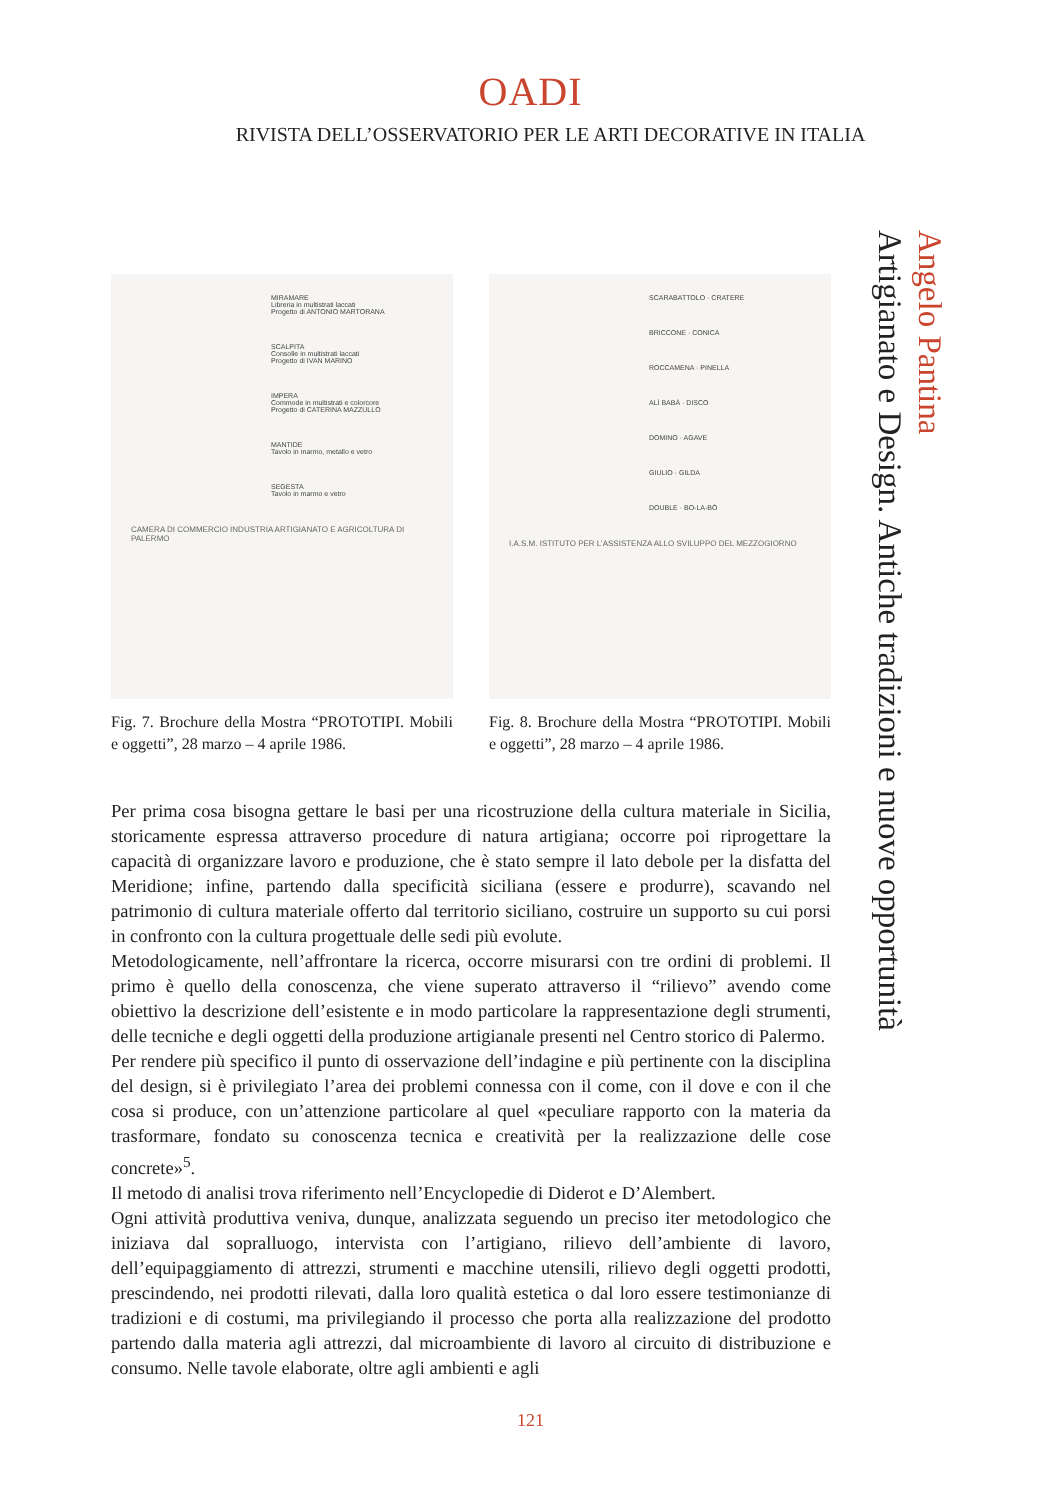OADI
RIVISTA DELL’OSSERVATORIO PER LE ARTI DECORATIVE IN ITALIA
Angelo Pantina
Artigianato e Design. Antiche tradizioni e nuove opportunità
MIRAMARE
Libreria in multistrati laccati
Progetto di ANTONIO MARTORANA
SCALPITA
Consolle in multistrati laccati
Progetto di IVAN MARINO
IMPERA
Commode in multistrati e colorcore
Progetto di CATERINA MAZZULLO
MANTIDE
Tavolo in marmo, metallo e vetro
SEGESTA
Tavolo in marmo e vetro
CAMERA DI COMMERCIO INDUSTRIA ARTIGIANATO E AGRICOLTURA DI PALERMO
Fig. 7. Brochure della Mostra “PROTOTIPI. Mobili e oggetti”, 28 marzo – 4 aprile 1986.
SCARABATTOLO · CRATERE
BRICCONE · CONICA
ROCCAMENA · PINELLA
ALÌ BABÀ · DISCO
DOMINO · AGAVE
GIULIO · GILDA
DOUBLE · BO-LA-BÒ
I.A.S.M. ISTITUTO PER L’ASSISTENZA ALLO SVILUPPO DEL MEZZOGIORNO
Fig. 8. Brochure della Mostra “PROTOTIPI. Mobili e oggetti”, 28 marzo – 4 aprile 1986.
Per prima cosa bisogna gettare le basi per una ricostruzione della cultura materiale in Sicilia, storicamente espressa attraverso procedure di natura artigiana; occorre poi riprogettare la capacità di organizzare lavoro e produzione, che è stato sempre il lato debole per la disfatta del Meridione; infine, partendo dalla specificità siciliana (essere e produrre), scavando nel patrimonio di cultura materiale offerto dal territorio siciliano, costruire un supporto su cui porsi in confronto con la cultura progettuale delle sedi più evolute.
Metodologicamente, nell’affrontare la ricerca, occorre misurarsi con tre ordini di problemi. Il primo è quello della conoscenza, che viene superato attraverso il “rilievo” avendo come obiettivo la descrizione dell’esistente e in modo particolare la rappresentazione degli strumenti, delle tecniche e degli oggetti della produzione artigianale presenti nel Centro storico di Palermo.
Per rendere più specifico il punto di osservazione dell’indagine e più pertinente con la disciplina del design, si è privilegiato l’area dei problemi connessa con il come, con il dove e con il che cosa si produce, con un’attenzione particolare al quel «peculiare rapporto con la materia da trasformare, fondato su conoscenza tecnica e creatività per la realizzazione delle cose concrete»<sup>5</sup>.
Il metodo di analisi trova riferimento nell’Encyclopedie di Diderot e D’Alembert.
Ogni attività produttiva veniva, dunque, analizzata seguendo un preciso iter metodologico che iniziava dal sopralluogo, intervista con l’artigiano, rilievo dell’ambiente di lavoro, dell’equipaggiamento di attrezzi, strumenti e macchine utensili, rilievo degli oggetti prodotti, prescindendo, nei prodotti rilevati, dalla loro qualità estetica o dal loro essere testimonianze di tradizioni e di costumi, ma privilegiando il processo che porta alla realizzazione del prodotto partendo dalla materia agli attrezzi, dal microambiente di lavoro al circuito di distribuzione e consumo. Nelle tavole elaborate, oltre agli ambienti e agli
121